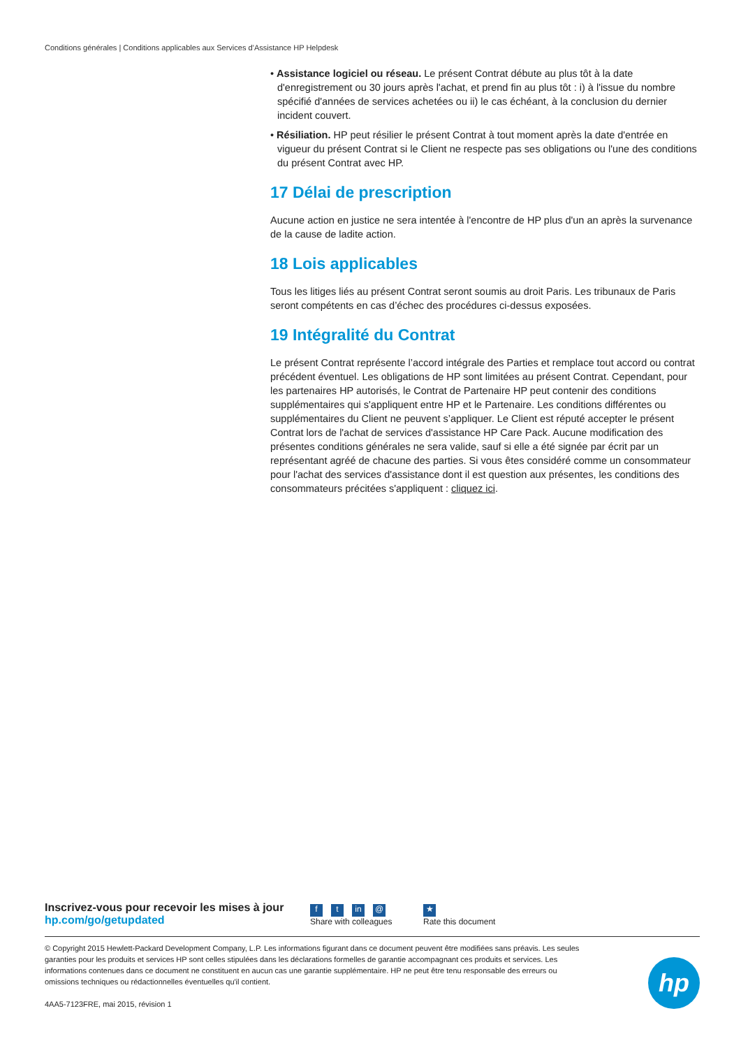Conditions générales | Conditions applicables aux Services d’Assistance HP Helpdesk
• Assistance logiciel ou réseau. Le présent Contrat débute au plus tôt à la date d'enregistrement ou 30 jours après l'achat, et prend fin au plus tôt : i) à l'issue du nombre spécifié d'années de services achetées ou ii) le cas échéant, à la conclusion du dernier incident couvert.
• Résiliation. HP peut résilier le présent Contrat à tout moment après la date d'entrée en vigueur du présent Contrat si le Client ne respecte pas ses obligations ou l'une des conditions du présent Contrat avec HP.
17 Délai de prescription
Aucune action en justice ne sera intentée à l'encontre de HP plus d'un an après la survenance de la cause de ladite action.
18 Lois applicables
Tous les litiges liés au présent Contrat seront soumis au droit Paris. Les tribunaux de Paris seront compétents en cas d’échec des procédures ci-dessus exposées.
19 Intégralité du Contrat
Le présent Contrat représente l’accord intégrale des Parties et remplace tout accord ou contrat précédent éventuel. Les obligations de HP sont limitées au présent Contrat. Cependant, pour les partenaires HP autorisés, le Contrat de Partenaire HP peut contenir des conditions supplémentaires qui s'appliquent entre HP et le Partenaire. Les conditions différentes ou supplémentaires du Client ne peuvent s’appliquer. Le Client est réputé accepter le présent Contrat lors de l'achat de services d'assistance HP Care Pack. Aucune modification des présentes conditions générales ne sera valide, sauf si elle a été signée par écrit par un représentant agréé de chacune des parties. Si vous êtes considéré comme un consommateur pour l'achat des services d'assistance dont il est question aux présentes, les conditions des consommateurs précitées s'appliquent : cliquez ici.
Inscrivez-vous pour recevoir les mises à jour
hp.com/go/getupdated
ft in @
Share with colleagues
★
Rate this document
© Copyright 2015 Hewlett-Packard Development Company, L.P. Les informations figurant dans ce document peuvent être modifiées sans préavis. Les seules garanties pour les produits et services HP sont celles stipulées dans les déclarations formelles de garantie accompagnant ces produits et services. Les informations contenues dans ce document ne constituent en aucun cas une garantie supplémentaire. HP ne peut être tenu responsable des erreurs ou omissions techniques ou rédactionnelles éventuelles qu'il contient.
4AA5-7123FRE, mai 2015, révision 1
hp